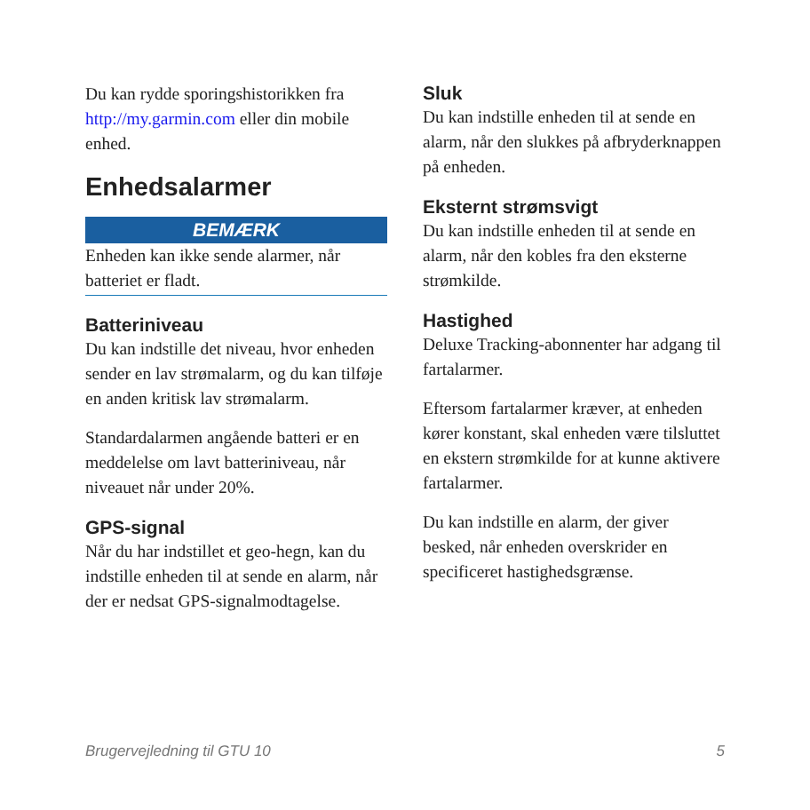Du kan rydde sporingshistorikken fra http://my.garmin.com eller din mobile enhed.
Enhedsalarmer
BEMÆRK
Enheden kan ikke sende alarmer, når batteriet er fladt.
Batteriniveau
Du kan indstille det niveau, hvor enheden sender en lav strømalarm, og du kan tilføje en anden kritisk lav strømalarm.
Standardalarmen angående batteri er en meddelelse om lavt batteriniveau, når niveauet når under 20%.
GPS-signal
Når du har indstillet et geo-hegn, kan du indstille enheden til at sende en alarm, når der er nedsat GPS-signalmodtagelse.
Sluk
Du kan indstille enheden til at sende en alarm, når den slukkes på afbryderknappen på enheden.
Eksternt strømsvigt
Du kan indstille enheden til at sende en alarm, når den kobles fra den eksterne strømkilde.
Hastighed
Deluxe Tracking-abonnenter har adgang til fartalarmer.
Eftersom fartalarmer kræver, at enheden kører konstant, skal enheden være tilsluttet en ekstern strømkilde for at kunne aktivere fartalarmer.
Du kan indstille en alarm, der giver besked, når enheden overskrider en specificeret hastighedsgrænse.
Brugervejledning til GTU 10 5